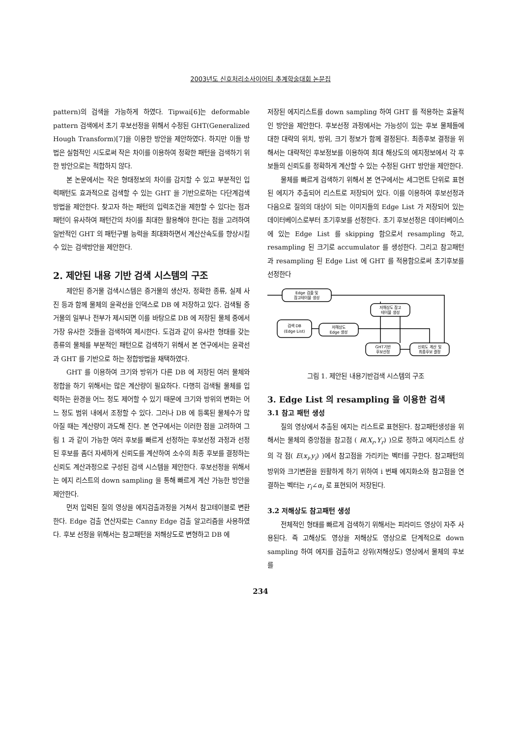2003년도 신호처리소사이어티 추계학술대회 논문집
pattern)의 검색을 가능하게 하였다. Tipwai[6]는 deformable pattern 검색에서 초기 후보선정을 위해서 수정된 GHT(Generalized Hough Transform)[7]을 이용한 방안을 제안하였다. 하지만 이들 방법은 실험적인 시도로써 작은 차이를 이용하여 정확한 패턴을 검색하기 위한 방안으로는 적합하지 않다.
본 논문에서는 작은 형태정보의 차이를 감지할 수 있고 부분적인 입력패턴도 효과적으로 검색할 수 있는 GHT 을 기반으로하는 다단계검색방법을 제안한다. 찾고자 하는 패턴의 입력조건을 제한할 수 있다는 점과 패턴이 유사하여 패턴간의 차이를 최대한 활용해야 한다는 점을 고려하여 일반적인 GHT 의 패턴구별 능력을 최대화하면서 계산산속도를 향상시킬 수 있는 검색방안을 제안한다.
2. 제안된 내용 기반 검색 시스템의 구조
제안된 증거물 검색시스템은 증거물의 생산자, 정확한 종류, 실제 사진 등과 함께 물체의 윤곽선을 인덱스로 DB 에 저장하고 있다. 검색될 증거물의 일부나 전부가 제시되면 이를 바탕으로 DB 에 저장된 물체 중에서 가장 유사한 것들을 검색하여 제시한다. 도검과 같이 유사한 형태를 갖는 종류의 물체를 부분적인 패턴으로 검색하기 위해서 본 연구에서는 윤곽선과 GHT 를 기반으로 하는 정합방법을 채택하였다.
GHT 를 이용하여 크기와 방위가 다른 DB 에 저장된 여러 물체와 정합을 하기 위해서는 많은 계산량이 필요하다. 다행히 검색될 물체를 입력하는 환경을 어느 정도 제어할 수 있기 때문에 크기와 방위의 변화는 어느 정도 범위 내에서 조정할 수 있다. 그러나 DB 에 등록된 물체수가 많아질 때는 계산량이 과도해 진다. 본 연구에서는 이러한 점을 고려하여 그림 1 과 같이 가능한 여러 후보를 빠르게 선정하는 후보선정 과정과 선정된 후보를 좀더 자세하게 신뢰도를 계산하여 소수의 최종 후보를 결정하는 신뢰도 계산과정으로 구성된 검색 시스템을 제안한다. 후보선정을 위해서는 에지 리스트의 down sampling 을 통해 빠르게 계산 가능한 방안을 제안한다.
먼저 입력된 질의 영상을 에지검출과정을 거쳐서 참고테이블로 변환한다. Edge 검출 연산자로는 Canny Edge 검출 알고리즘을 사용하였다. 후보 선정을 위해서는 참고패턴을 저해상도로 변형하고 DB 에
저장된 에지리스트를 down sampling 하여 GHT 를 적용하는 효율적인 방안을 제안한다. 후보선정 과정에서는 가능성이 있는 후보 물체들에 대한 대략의 위치, 방위, 크기 정보가 함께 결정된다. 최종후보 결정을 위해서는 대략적인 후보정보를 이용하여 최대 해상도의 에지정보에서 각 후보들의 신뢰도를 정확하게 계산할 수 있는 수정된 GHT 방안을 제안한다.
물체를 빠르게 검색하기 위해서 본 연구에서는 세그먼트 단위로 표현된 에지가 추출되어 리스트로 저장되어 있다. 이를 이용하여 후보선정과 다음으로 질의의 대상이 되는 이미지들의 Edge List 가 저장되어 있는 데이터베이스로부터 초기후보를 선정한다. 초기 후보선정은 데이터베이스에 있는 Edge List 를 skipping 함으로서 resampling 하고, resampling 된 크기로 accumulator 를 생성한다. 그리고 참고패턴과 resampling 된 Edge List 에 GHT 를 적용함으로써 초기후보를 선정한다
Edge 검출 및
참고테이블 생성
저해상도 참고
테이블 생성
검색 DB
(Edge List)
저해상도
Edge 생성
GHT기반
후보선정
신뢰도 계산 및
최종후보 결정
그림 1. 제안된 내용기반검색 시스템의 구조
3. Edge List 의 resampling 을 이용한 검색
3.1 참고 패턴 생성
질의 영상에서 추출된 에지는 리스트로 표현된다. 참고패턴생성을 위해서는 물체의 중앙점을 참고점 ( R(X<sub>r</sub>,Y<sub>r</sub>) )으로 정하고 에지리스트 상의 각 점( E(x<sub>i</sub>,y<sub>i</sub>) )에서 참고점을 가리키는 벡터를 구한다. 참고패턴의 방위와 크기변환을 원활하게 하기 위하여 i 번째 에지화소와 참고점을 연결하는 벡터는 r<sub>i</sub>∠α<sub>i</sub> 로 표현되어 저장된다.
3.2 저해상도 참고패턴 생성
전체적인 형태를 빠르게 검색하기 위해서는 피라미드 영상이 자주 사용된다. 즉 고해상도 영상을 저해상도 영상으로 단계적으로 down sampling 하여 에지를 검출하고 상위(저해상도) 영상에서 물체의 후보를
234